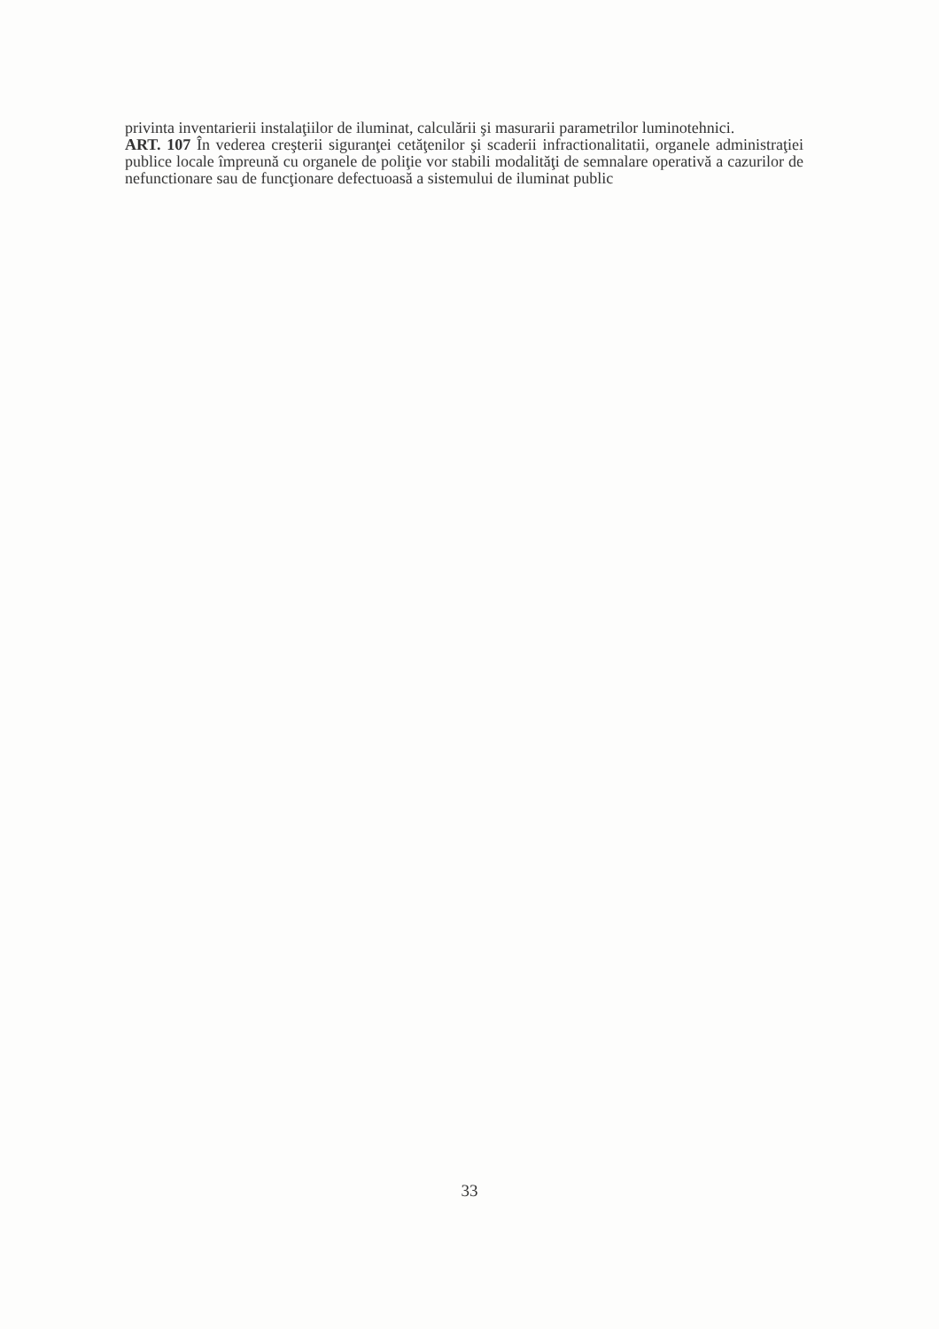privinta inventarierii instalaţiilor de iluminat, calculării şi masurarii parametrilor luminotehnici.
ART. 107 În vederea creşterii siguranţei cetăţenilor şi scaderii infractionalitatii, organele administraţiei publice locale împreună cu organele de poliţie vor stabili modalităţi de semnalare operativă a cazurilor de nefunctionare sau de funcţionare defectuoasă a sistemului de iluminat public
33